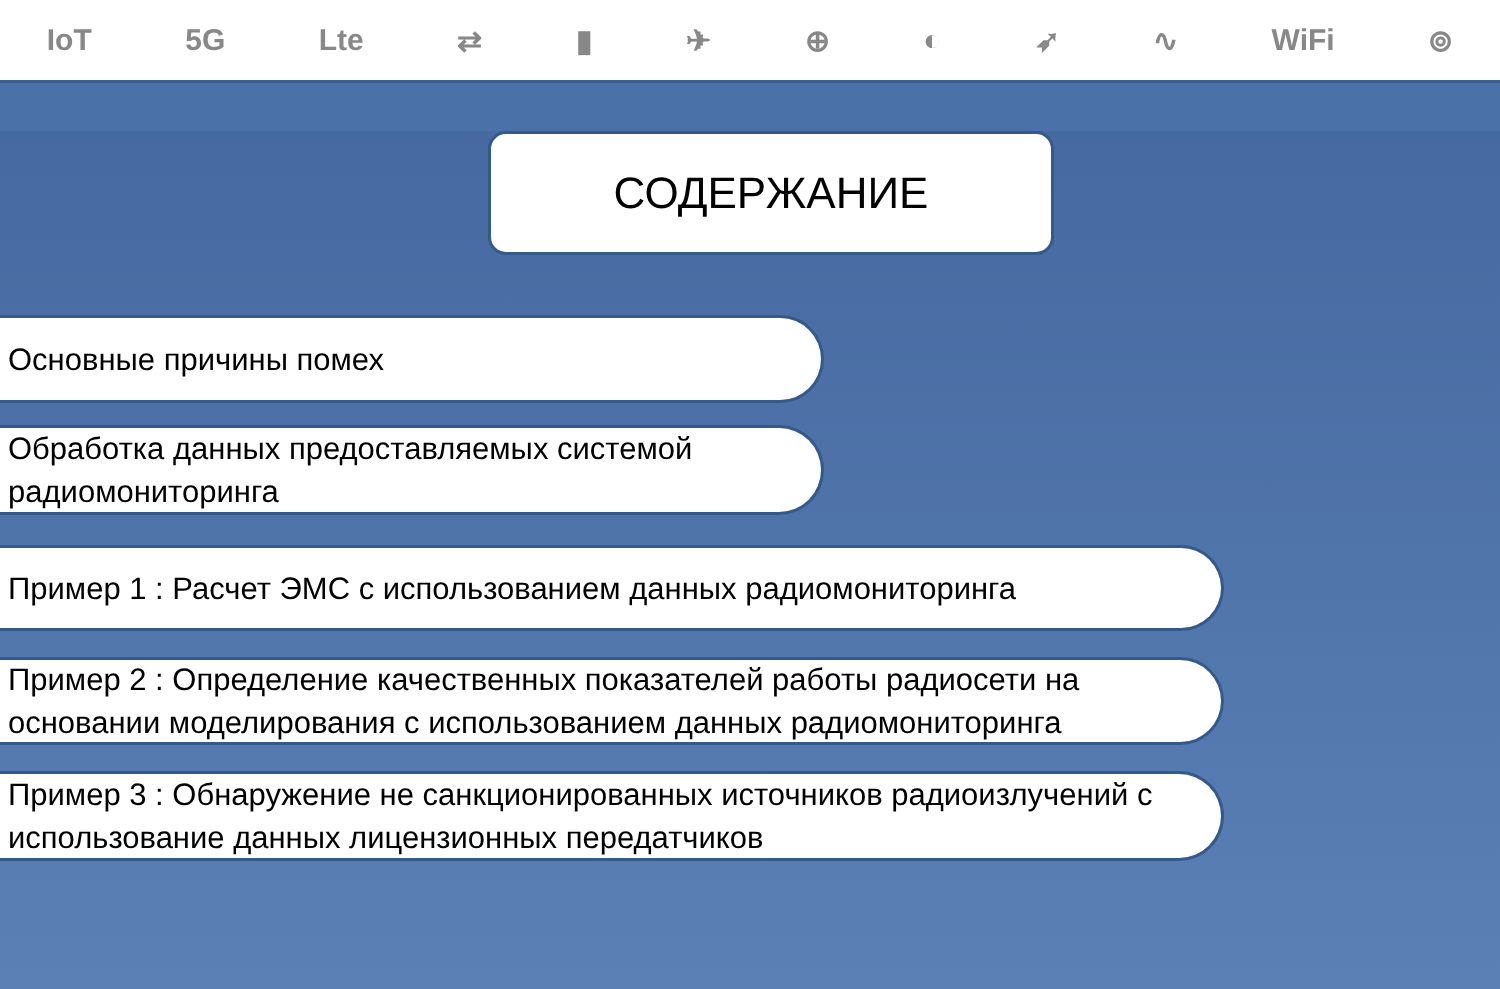IoT 5G Lte ⇄ ▮ ✈ ⊕ ◐ ➶ ∿ WiFi ⊚
СОДЕРЖАНИЕ
Основные причины помех
Обработка данных предоставляемых системой радиомониторинга
Пример 1 : Расчет ЭМС с использованием данных радиомониторинга
Пример 2 : Определение качественных показателей работы радиосети на основании моделирования с использованием данных радиомониторинга
Пример 3 : Обнаружение не санкционированных источников радиоизлучений с использование данных лицензионных передатчиков